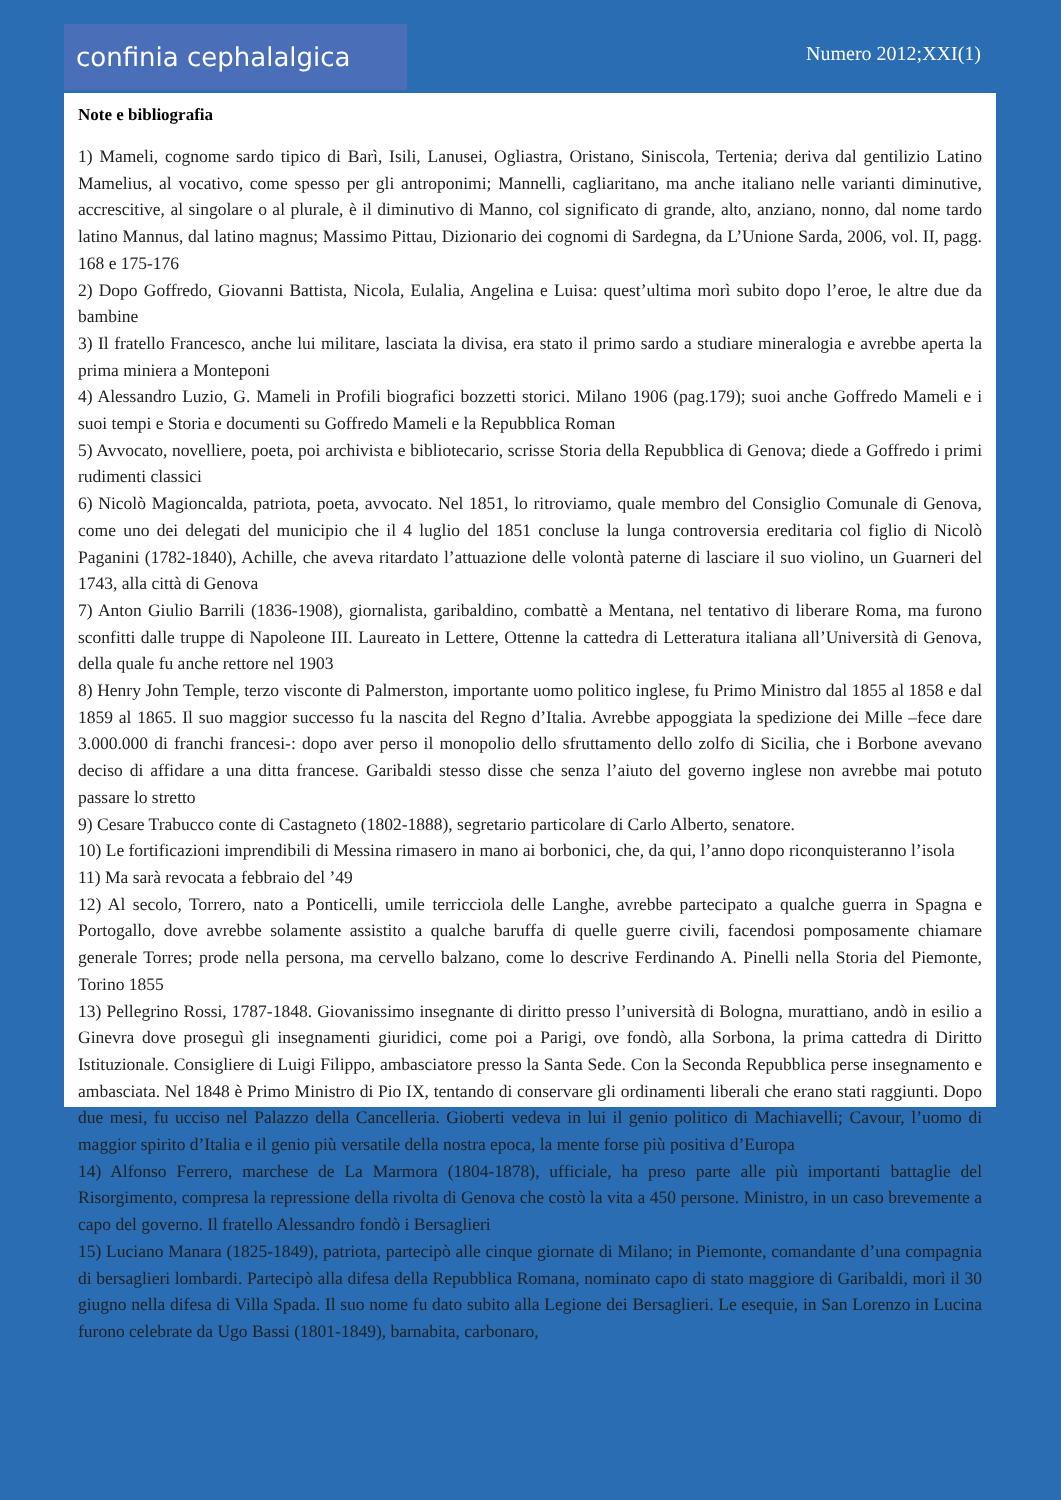confinia cephalalgica Numero 2012;XXI(1)
Note e bibliografia
1) Mameli, cognome sardo tipico di Barì, Isili, Lanusei, Ogliastra, Oristano, Siniscola, Tertenia; deriva dal gentilizio Latino Mamelius, al vocativo, come spesso per gli antroponimi; Mannelli, cagliaritano, ma anche italiano nelle varianti diminutive, accrescitive, al singolare o al plurale, è il diminutivo di Manno, col significato di grande, alto, anziano, nonno, dal nome tardo latino Mannus, dal latino magnus; Massimo Pittau, Dizionario dei cognomi di Sardegna, da L’Unione Sarda, 2006, vol. II, pagg. 168 e 175-176
2) Dopo Goffredo, Giovanni Battista, Nicola, Eulalia, Angelina e Luisa: quest’ultima morì subito dopo l’eroe, le altre due da bambine
3) Il fratello Francesco, anche lui militare, lasciata la divisa, era stato il primo sardo a studiare mineralogia e avrebbe aperta la prima miniera a Monteponi
4) Alessandro Luzio, G. Mameli in Profili biografici bozzetti storici. Milano 1906 (pag.179); suoi anche Goffredo Mameli e i suoi tempi e Storia e documenti su Goffredo Mameli e la Repubblica Roman
5) Avvocato, novelliere, poeta, poi archivista e bibliotecario, scrisse Storia della Repubblica di Genova; diede a Goffredo i primi rudimenti classici
6) Nicolò Magioncalda, patriota, poeta, avvocato. Nel 1851, lo ritroviamo, quale membro del Consiglio Comunale di Genova, come uno dei delegati del municipio che il 4 luglio del 1851 concluse la lunga controversia ereditaria col figlio di Nicolò Paganini (1782-1840), Achille, che aveva ritardato l’attuazione delle volontà paterne di lasciare il suo violino, un Guarneri del 1743, alla città di Genova
7) Anton Giulio Barrili (1836-1908), giornalista, garibaldino, combattè a Mentana, nel tentativo di liberare Roma, ma furono sconfitti dalle truppe di Napoleone III. Laureato in Lettere, Ottenne la cattedra di Letteratura italiana all’Università di Genova, della quale fu anche rettore nel 1903
8) Henry John Temple, terzo visconte di Palmerston, importante uomo politico inglese, fu Primo Ministro dal 1855 al 1858 e dal 1859 al 1865. Il suo maggior successo fu la nascita del Regno d’Italia. Avrebbe appoggiata la spedizione dei Mille –fece dare 3.000.000 di franchi francesi-: dopo aver perso il monopolio dello sfruttamento dello zolfo di Sicilia, che i Borbone avevano deciso di affidare a una ditta francese. Garibaldi stesso disse che senza l’aiuto del governo inglese non avrebbe mai potuto passare lo stretto
9) Cesare Trabucco conte di Castagneto (1802-1888), segretario particolare di Carlo Alberto, senatore.
10) Le fortificazioni imprendibili di Messina rimasero in mano ai borbonici, che, da qui, l’anno dopo riconquisteranno l’isola
11) Ma sarà revocata a febbraio del ’49
12) Al secolo, Torrero, nato a Ponticelli, umile terricciola delle Langhe, avrebbe partecipato a qualche guerra in Spagna e Portogallo, dove avrebbe solamente assistito a qualche baruffa di quelle guerre civili, facendosi pomposamente chiamare generale Torres; prode nella persona, ma cervello balzano, come lo descrive Ferdinando A. Pinelli nella Storia del Piemonte, Torino 1855
13) Pellegrino Rossi, 1787-1848. Giovanissimo insegnante di diritto presso l’università di Bologna, murattiano, andò in esilio a Ginevra dove proseguì gli insegnamenti giuridici, come poi a Parigi, ove fondò, alla Sorbona, la prima cattedra di Diritto Istituzionale. Consigliere di Luigi Filippo, ambasciatore presso la Santa Sede. Con la Seconda Repubblica perse insegnamento e ambasciata. Nel 1848 è Primo Ministro di Pio IX, tentando di conservare gli ordinamenti liberali che erano stati raggiunti. Dopo due mesi, fu ucciso nel Palazzo della Cancelleria. Gioberti vedeva in lui il genio politico di Machiavelli; Cavour, l’uomo di maggior spirito d’Italia e il genio più versatile della nostra epoca, la mente forse più positiva d’Europa
14) Alfonso Ferrero, marchese de La Marmora (1804-1878), ufficiale, ha preso parte alle più importanti battaglie del Risorgimento, compresa la repressione della rivolta di Genova che costò la vita a 450 persone. Ministro, in un caso brevemente a capo del governo. Il fratello Alessandro fondò i Bersaglieri
15) Luciano Manara (1825-1849), patriota, partecipò alle cinque giornate di Milano; in Piemonte, comandante d’una compagnia di bersaglieri lombardi. Partecipò alla difesa della Repubblica Romana, nominato capo di stato maggiore di Garibaldi, morì il 30 giugno nella difesa di Villa Spada. Il suo nome fu dato subito alla Legione dei Bersaglieri. Le esequie, in San Lorenzo in Lucina furono celebrate da Ugo Bassi (1801-1849), barnabita, carbonaro,